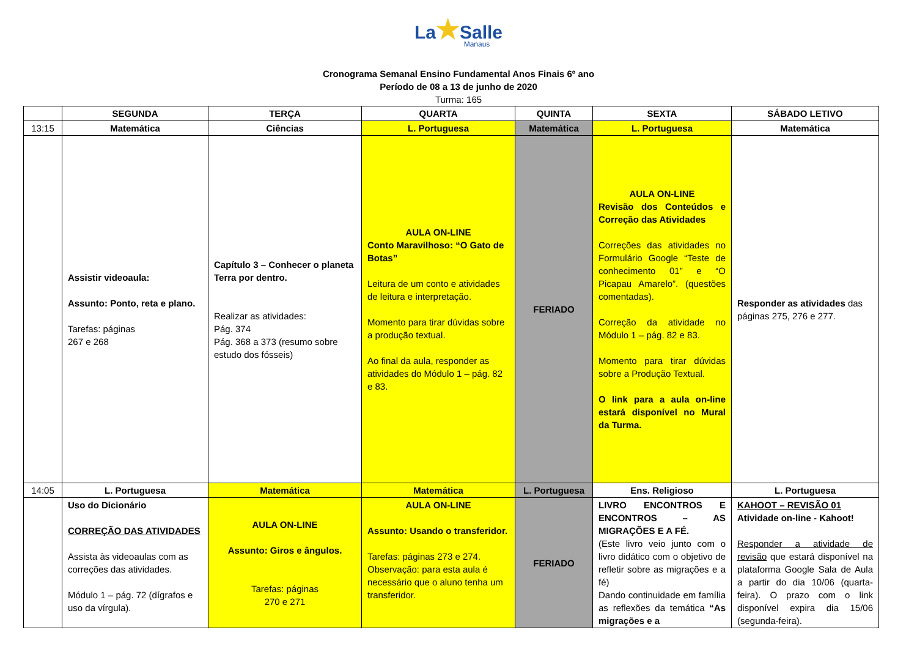La★Salle
Manaus
Cronograma Semanal Ensino Fundamental Anos Finais 6º ano
Período de 08 a 13 de junho de 2020
Turma: 165
| | SEGUNDA | TERÇA | QUARTA | QUINTA | SEXTA | SÁBADO LETIVO |
| --- | --- | --- | --- | --- | --- | --- |
| 13:15 | Matemática | Ciências | L. Portuguesa | Matemática | L. Portuguesa | Matemática |
| | Assistir videoaula: Assunto: Ponto, reta e plano. Tarefas: páginas 267 e 268 | Capítulo 3 – Conhecer o planeta Terra por dentro. Realizar as atividades: Pág. 374 Pág. 368 a 373 (resumo sobre estudo dos fósseis) | AULA ON-LINE Conto Maravilhoso: “O Gato de Botas” Leitura de um conto e atividades de leitura e interpretação. Momento para tirar dúvidas sobre a produção textual. Ao final da aula, responder as atividades do Módulo 1 – pág. 82 e 83. | FERIADO | AULA ON-LINE Revisão dos Conteúdos e Correção das Atividades Correções das atividades no Formulário Google “Teste de conhecimento 01” e “O Picapau Amarelo”. (questões comentadas). Correção da atividade no Módulo 1 – pág. 82 e 83. Momento para tirar dúvidas sobre a Produção Textual. O link para a aula on-line estará disponível no Mural da Turma. | Responder as atividades das páginas 275, 276 e 277. |
| 14:05 | L. Portuguesa | Matemática | Matemática | L. Portuguesa | Ens. Religioso | L. Portuguesa |
| | Uso do Dicionário CORREÇÃO DAS ATIVIDADES Assista às videoaulas com as correções das atividades. Módulo 1 – pág. 72 (dígrafos e uso da vírgula). | AULA ON-LINE Assunto: Giros e ângulos. Tarefas: páginas 270 e 271 | AULA ON-LINE Assunto: Usando o transferidor. Tarefas: páginas 273 e 274. Observação: para esta aula é necessário que o aluno tenha um transferidor. | FERIADO | LIVRO ENCONTROS E ENCONTROS – AS MIGRAÇÕES E A FÉ. (Este livro veio junto com o livro didático com o objetivo de refletir sobre as migrações e a fé) Dando continuidade em família as reflexões da temática “As migrações e a | KAHOOT – REVISÃO 01 Atividade on-line - Kahoot! Responder a atividade de revisão que estará disponível na plataforma Google Sala de Aula a partir do dia 10/06 (quarta-feira). O prazo com o link disponível expira dia 15/06 (segunda-feira). |